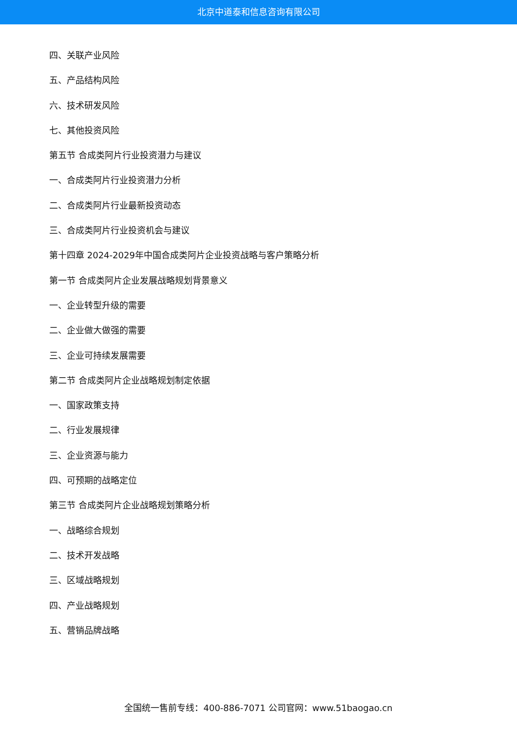北京中道泰和信息咨询有限公司
四、关联产业风险
五、产品结构风险
六、技术研发风险
七、其他投资风险
第五节 合成类阿片行业投资潜力与建议
一、合成类阿片行业投资潜力分析
二、合成类阿片行业最新投资动态
三、合成类阿片行业投资机会与建议
第十四章 2024-2029年中国合成类阿片企业投资战略与客户策略分析
第一节 合成类阿片企业发展战略规划背景意义
一、企业转型升级的需要
二、企业做大做强的需要
三、企业可持续发展需要
第二节 合成类阿片企业战略规划制定依据
一、国家政策支持
二、行业发展规律
三、企业资源与能力
四、可预期的战略定位
第三节 合成类阿片企业战略规划策略分析
一、战略综合规划
二、技术开发战略
三、区域战略规划
四、产业战略规划
五、营销品牌战略
全国统一售前专线：400-886-7071 公司官网：www.51baogao.cn